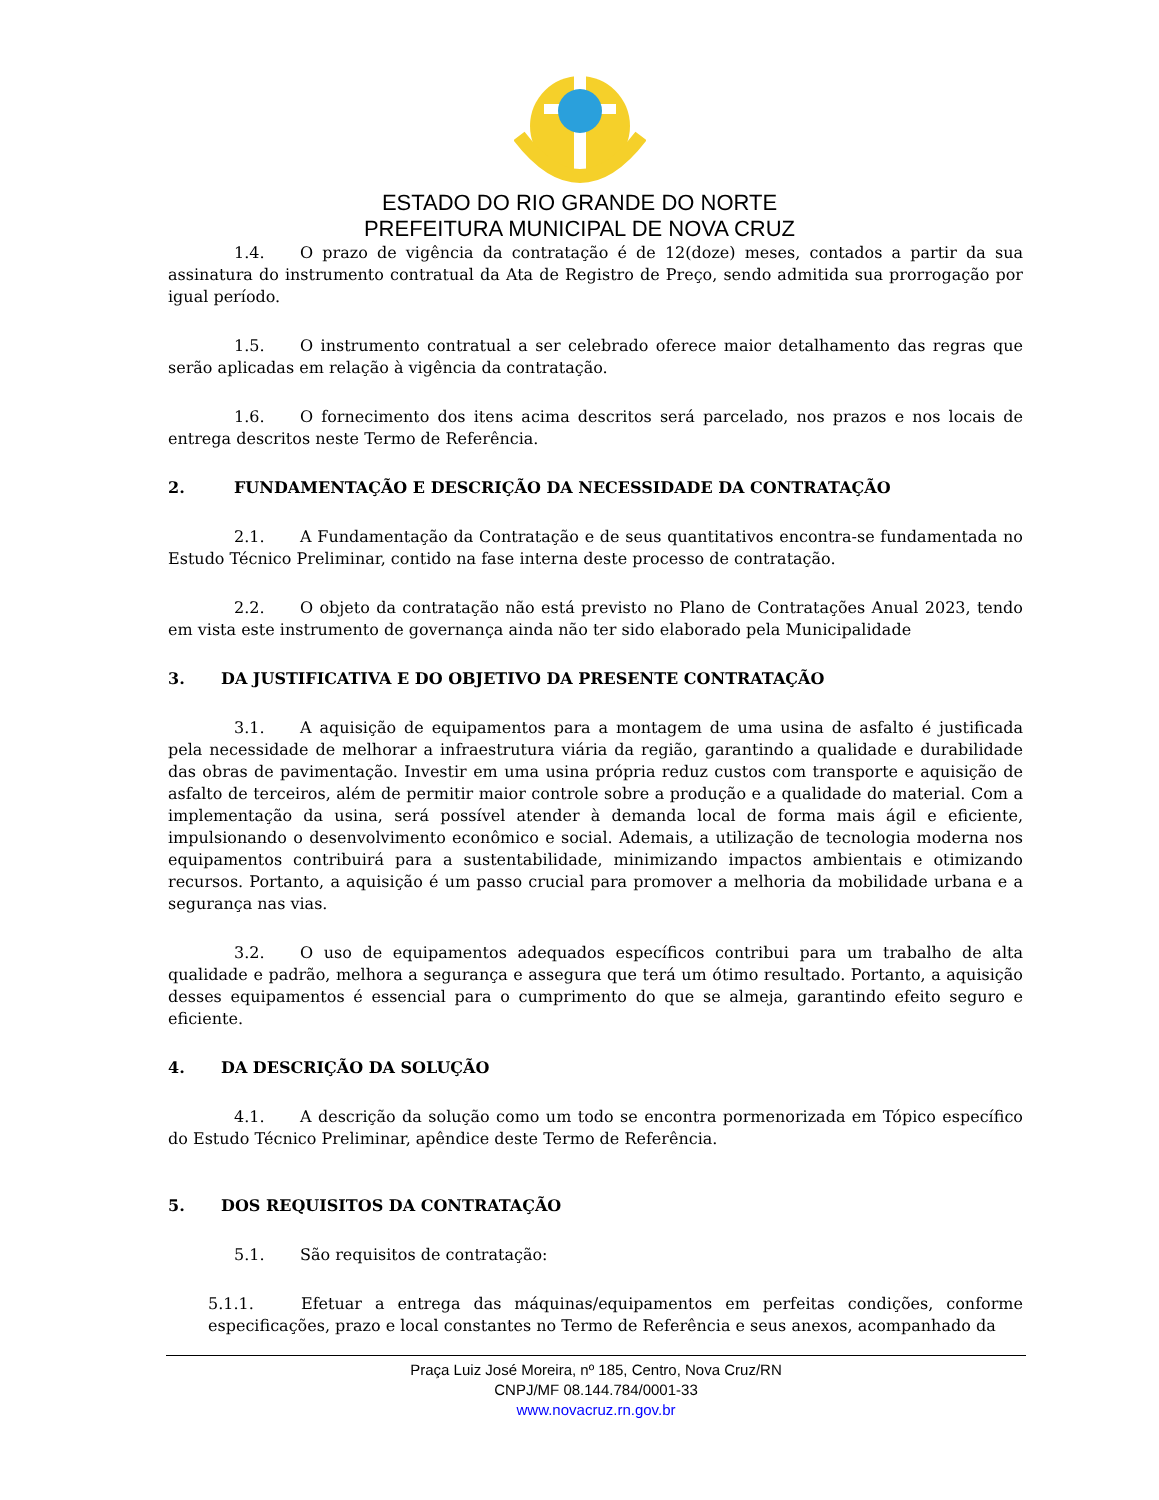ESTADO DO RIO GRANDE DO NORTE
PREFEITURA MUNICIPAL DE NOVA CRUZ
1.4. O prazo de vigência da contratação é de 12(doze) meses, contados a partir da sua assinatura do instrumento contratual da Ata de Registro de Preço, sendo admitida sua prorrogação por igual período.
1.5. O instrumento contratual a ser celebrado oferece maior detalhamento das regras que serão aplicadas em relação à vigência da contratação.
1.6. O fornecimento dos itens acima descritos será parcelado, nos prazos e nos locais de entrega descritos neste Termo de Referência.
2. FUNDAMENTAÇÃO E DESCRIÇÃO DA NECESSIDADE DA CONTRATAÇÃO
2.1. A Fundamentação da Contratação e de seus quantitativos encontra-se fundamentada no Estudo Técnico Preliminar, contido na fase interna deste processo de contratação.
2.2. O objeto da contratação não está previsto no Plano de Contratações Anual 2023, tendo em vista este instrumento de governança ainda não ter sido elaborado pela Municipalidade
3. DA JUSTIFICATIVA E DO OBJETIVO DA PRESENTE CONTRATAÇÃO
3.1. A aquisição de equipamentos para a montagem de uma usina de asfalto é justificada pela necessidade de melhorar a infraestrutura viária da região, garantindo a qualidade e durabilidade das obras de pavimentação. Investir em uma usina própria reduz custos com transporte e aquisição de asfalto de terceiros, além de permitir maior controle sobre a produção e a qualidade do material. Com a implementação da usina, será possível atender à demanda local de forma mais ágil e eficiente, impulsionando o desenvolvimento econômico e social. Ademais, a utilização de tecnologia moderna nos equipamentos contribuirá para a sustentabilidade, minimizando impactos ambientais e otimizando recursos. Portanto, a aquisição é um passo crucial para promover a melhoria da mobilidade urbana e a segurança nas vias.
3.2. O uso de equipamentos adequados específicos contribui para um trabalho de alta qualidade e padrão, melhora a segurança e assegura que terá um ótimo resultado. Portanto, a aquisição desses equipamentos é essencial para o cumprimento do que se almeja, garantindo efeito seguro e eficiente.
4. DA DESCRIÇÃO DA SOLUÇÃO
4.1. A descrição da solução como um todo se encontra pormenorizada em Tópico específico do Estudo Técnico Preliminar, apêndice deste Termo de Referência.
5. DOS REQUISITOS DA CONTRATAÇÃO
5.1. São requisitos de contratação:
5.1.1. Efetuar a entrega das máquinas/equipamentos em perfeitas condições, conforme especificações, prazo e local constantes no Termo de Referência e seus anexos, acompanhado da
Praça Luiz José Moreira, nº 185, Centro, Nova Cruz/RN
CNPJ/MF 08.144.784/0001-33
www.novacruz.rn.gov.br